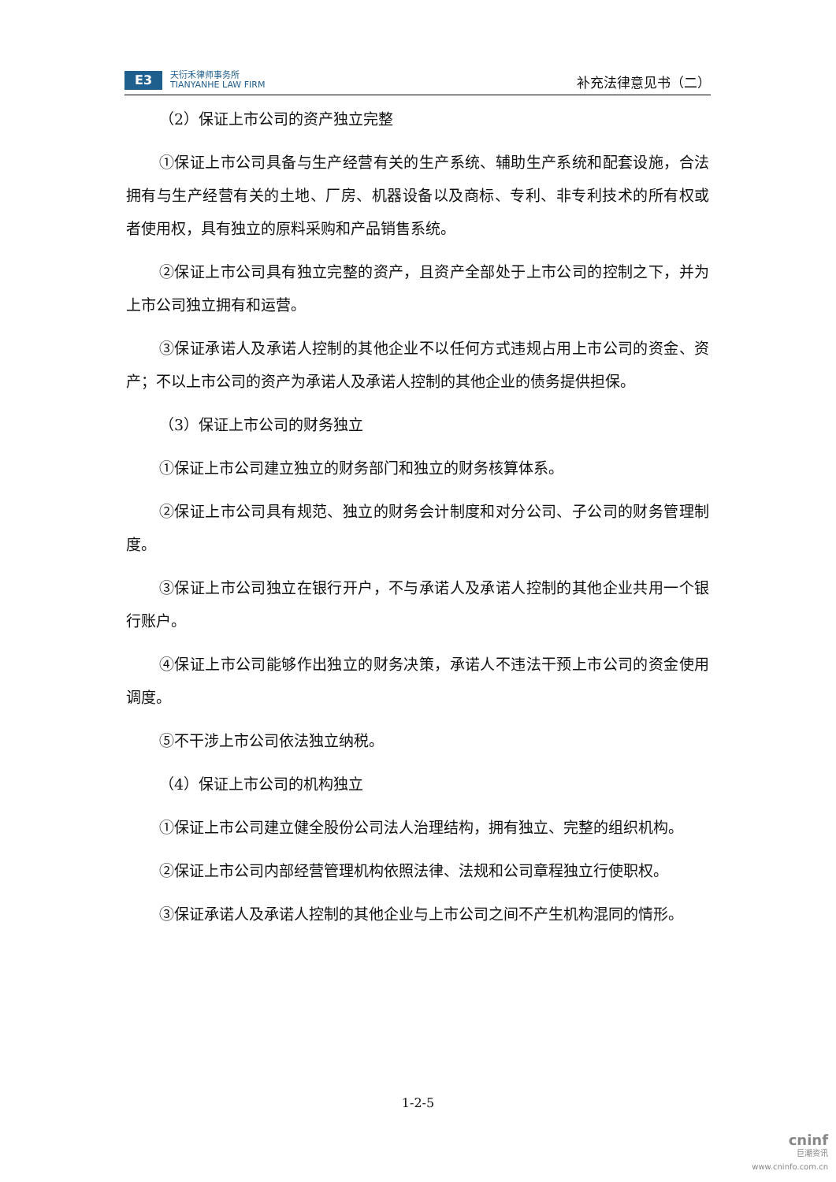E3
天衍禾律师事务所
TIANYANHE LAW FIRM
补充法律意见书（二）
（2）保证上市公司的资产独立完整
①保证上市公司具备与生产经营有关的生产系统、辅助生产系统和配套设施，合法拥有与生产经营有关的土地、厂房、机器设备以及商标、专利、非专利技术的所有权或者使用权，具有独立的原料采购和产品销售系统。
②保证上市公司具有独立完整的资产，且资产全部处于上市公司的控制之下，并为上市公司独立拥有和运营。
③保证承诺人及承诺人控制的其他企业不以任何方式违规占用上市公司的资金、资产；不以上市公司的资产为承诺人及承诺人控制的其他企业的债务提供担保。
（3）保证上市公司的财务独立
①保证上市公司建立独立的财务部门和独立的财务核算体系。
②保证上市公司具有规范、独立的财务会计制度和对分公司、子公司的财务管理制度。
③保证上市公司独立在银行开户，不与承诺人及承诺人控制的其他企业共用一个银行账户。
④保证上市公司能够作出独立的财务决策，承诺人不违法干预上市公司的资金使用调度。
⑤不干涉上市公司依法独立纳税。
（4）保证上市公司的机构独立
①保证上市公司建立健全股份公司法人治理结构，拥有独立、完整的组织机构。
②保证上市公司内部经营管理机构依照法律、法规和公司章程独立行使职权。
③保证承诺人及承诺人控制的其他企业与上市公司之间不产生机构混同的情形。
1-2-5
cninf
巨潮资讯
www.cninfo.com.cn